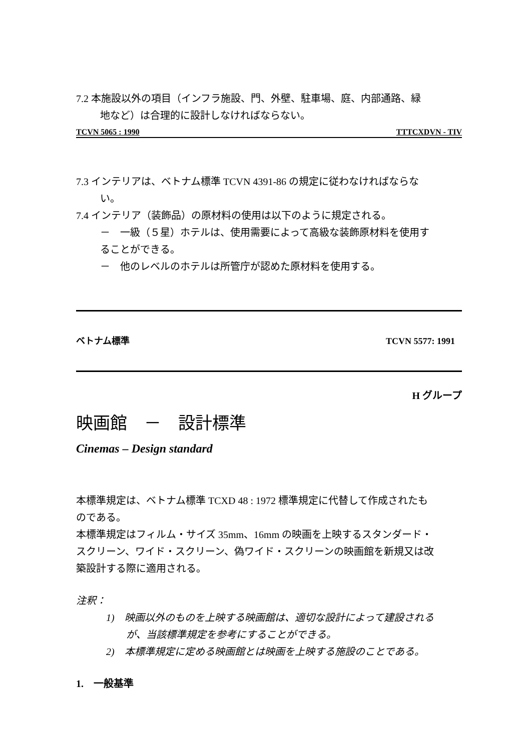7.2 本施設以外の項目（インフラ施設、門、外壁、駐車場、庭、内部通路、緑
地など）は合理的に設計しなければならない。
TCVN 5065 : 1990 TTTCXDVN - TIV
7.3 インテリアは、ベトナム標準 TCVN 4391-86 の規定に従わなければならな
い。
7.4 インテリア（装飾品）の原材料の使用は以下のように規定される。
－　一級（５星）ホテルは、使用需要によって高級な装飾原材料を使用す
ることができる。
－　他のレベルのホテルは所管庁が認めた原材料を使用する。
ベトナム標準 TCVN 5577: 1991
H グループ
映画館　－　設計標準
Cinemas – Design standard
本標準規定は、ベトナム標準 TCXD 48 : 1972 標準規定に代替して作成されたも
のである。
本標準規定はフィルム・サイズ 35mm、16mm の映画を上映するスタンダード・
スクリーン、ワイド・スクリーン、偽ワイド・スクリーンの映画館を新規又は改
築設計する際に適用される。
注釈：
1)　映画以外のものを上映する映画館は、適切な設計によって建設される
が、当該標準規定を参考にすることができる。
2)　本標準規定に定める映画館とは映画を上映する施設のことである。
1.　一般基準